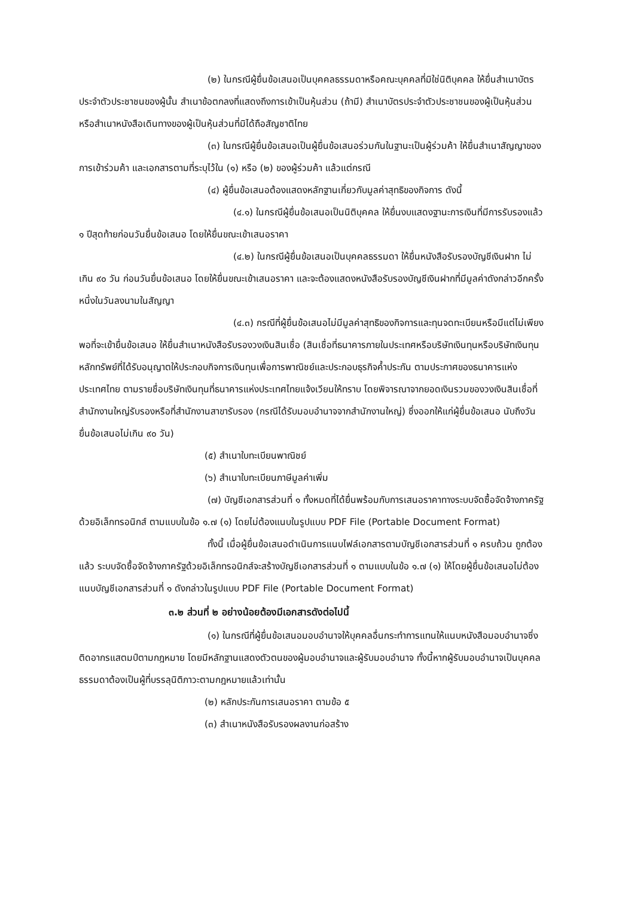(๒) ในกรณีผู้ยื่นข้อเสนอเป็นบุคคลธรรมดาหรือคณะบุคคลที่มิใช่นิติบุคคล ให้ยื่นสำเนาบัตรประจำตัวประชาชนของผู้นั้น สำเนาข้อตกลงที่แสดงถึงการเข้าเป็นหุ้นส่วน (ถ้ามี) สำเนาบัตรประจำตัวประชาชนของผู้เป็นหุ้นส่วน หรือสำเนาหนังสือเดินทางของผู้เป็นหุ้นส่วนที่มิได้ถือสัญชาติไทย
(๓) ในกรณีผู้ยื่นข้อเสนอเป็นผู้ยื่นข้อเสนอร่วมกันในฐานะเป็นผู้ร่วมค้า ให้ยื่นสำเนาสัญญาของการเข้าร่วมค้า และเอกสารตามที่ระบุไว้ใน (๑) หรือ (๒) ของผู้ร่วมค้า แล้วแต่กรณี
(๔) ผู้ยื่นข้อเสนอต้องแสดงหลักฐานเกี่ยวกับมูลค่าสุทธิของกิจการ ดังนี้
(๔.๑) ในกรณีผู้ยื่นข้อเสนอเป็นนิติบุคคล ให้ยื่นงบแสดงฐานะการเงินที่มีการรับรองแล้ว ๑ ปีสุดท้ายก่อนวันยื่นข้อเสนอ โดยให้ยื่นขณะเข้าเสนอราคา
(๔.๒) ในกรณีผู้ยื่นข้อเสนอเป็นบุคคลธรรมดา ให้ยื่นหนังสือรับรองบัญชีเงินฝาก ไม่เกิน ๙๐ วัน ก่อนวันยื่นข้อเสนอ โดยให้ยื่นขณะเข้าเสนอราคา และจะต้องแสดงหนังสือรับรองบัญชีเงินฝากที่มีมูลค่าดังกล่าวอีกครั้งหนึ่งในวันลงนามในสัญญา
(๔.๓) กรณีที่ผู้ยื่นข้อเสนอไม่มีมูลค่าสุทธิของกิจการและทุนจดทะเบียนหรือมีแต่ไม่เพียงพอที่จะเข้ายื่นข้อเสนอ ให้ยื่นสำเนาหนังสือรับรองวงเงินสินเชื่อ (สินเชื่อที่ธนาคารภายในประเทศหรือบริษัทเงินทุนหรือบริษัทเงินทุนหลักทรัพย์ที่ได้รับอนุญาตให้ประกอบกิจการเงินทุนเพื่อการพาณิชย์และประกอบธุรกิจค้ำประกัน ตามประกาศของธนาคารแห่งประเทศไทย ตามรายชื่อบริษัทเงินทุนที่ธนาคารแห่งประเทศไทยแจ้งเวียนให้ทราบ โดยพิจารณาจากยอดเงินรวมของวงเงินสินเชื่อที่สำนักงานใหญ่รับรองหรือที่สำนักงานสาขารับรอง (กรณีได้รับมอบอำนาจจากสำนักงานใหญ่) ซึ่งออกให้แก่ผู้ยื่นข้อเสนอ นับถึงวันยื่นข้อเสนอไม่เกิน ๙๐ วัน)
(๕) สำเนาใบทะเบียนพาณิชย์
(๖) สำเนาใบทะเบียนภาษีมูลค่าเพิ่ม
(๗) บัญชีเอกสารส่วนที่ ๑ ทั้งหมดที่ได้ยื่นพร้อมกับการเสนอราคาทางระบบจัดซื้อจัดจ้างภาครัฐด้วยอิเล็กทรอนิกส์ ตามแบบในข้อ ๑.๗ (๑) โดยไม่ต้องแนบในรูปแบบ PDF File (Portable Document Format)
ทั้งนี้ เมื่อผู้ยื่นข้อเสนอดำเนินการแนบไฟล์เอกสารตามบัญชีเอกสารส่วนที่ ๑ ครบถ้วน ถูกต้องแล้ว ระบบจัดซื้อจัดจ้างภาครัฐด้วยอิเล็กทรอนิกส์จะสร้างบัญชีเอกสารส่วนที่ ๑ ตามแบบในข้อ ๑.๗ (๑) ให้โดยผู้ยื่นข้อเสนอไม่ต้องแนบบัญชีเอกสารส่วนที่ ๑ ดังกล่าวในรูปแบบ PDF File (Portable Document Format)
๓.๒ ส่วนที่ ๒ อย่างน้อยต้องมีเอกสารดังต่อไปนี้
(๑) ในกรณีที่ผู้ยื่นข้อเสนอมอบอำนาจให้บุคคลอื่นกระทำการแทนให้แนบหนังสือมอบอำนาจซึ่งติดอากรแสตมป์ตามกฎหมาย โดยมีหลักฐานแสดงตัวตนของผู้มอบอำนาจและผู้รับมอบอำนาจ ทั้งนี้หากผู้รับมอบอำนาจเป็นบุคคลธรรมดาต้องเป็นผู้ที่บรรลุนิติภาวะตามกฎหมายแล้วเท่านั้น
(๒) หลักประกันการเสนอราคา ตามข้อ ๕
(๓) สำเนาหนังสือรับรองผลงานก่อสร้าง